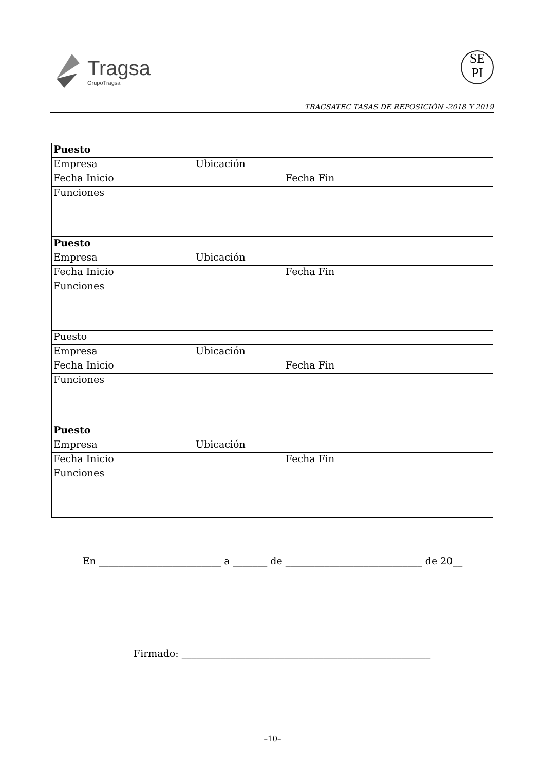Tragsa
GrupoTragsa
SE
PI
TRAGSATEC TASAS DE REPOSICIÓN -2018 Y 2019
| Puesto | | |
| Empresa | Ubicación | |
| Fecha Inicio | | Fecha Fin |
| Funciones | | |
| Puesto | | |
| Empresa | Ubicación | |
| Fecha Inicio | | Fecha Fin |
| Funciones | | |
| Puesto | | |
| Empresa | Ubicación | |
| Fecha Inicio | | Fecha Fin |
| Funciones | | |
| Puesto | | |
| Empresa | Ubicación | |
| Fecha Inicio | | Fecha Fin |
| Funciones | | |
En _________________________ a _______ de ____________________________ de 20__
Firmado: ___________________________________________________
–10–